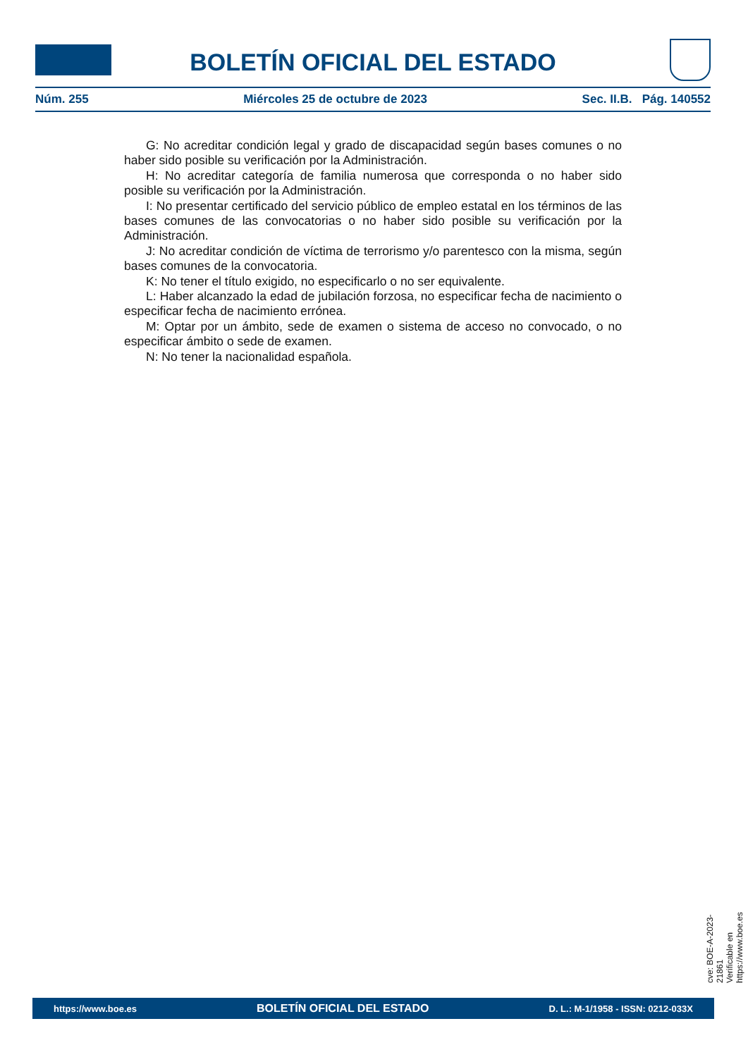BOLETÍN OFICIAL DEL ESTADO
Núm. 255 Miércoles 25 de octubre de 2023 Sec. II.B. Pág. 140552
G: No acreditar condición legal y grado de discapacidad según bases comunes o no haber sido posible su verificación por la Administración.
H: No acreditar categoría de familia numerosa que corresponda o no haber sido posible su verificación por la Administración.
I: No presentar certificado del servicio público de empleo estatal en los términos de las bases comunes de las convocatorias o no haber sido posible su verificación por la Administración.
J: No acreditar condición de víctima de terrorismo y/o parentesco con la misma, según bases comunes de la convocatoria.
K: No tener el título exigido, no especificarlo o no ser equivalente.
L: Haber alcanzado la edad de jubilación forzosa, no especificar fecha de nacimiento o especificar fecha de nacimiento errónea.
M: Optar por un ámbito, sede de examen o sistema de acceso no convocado, o no especificar ámbito o sede de examen.
N: No tener la nacionalidad española.
cve: BOE-A-2023-21861
Verificable en https://www.boe.es
https://www.boe.es BOLETÍN OFICIAL DEL ESTADO D. L.: M-1/1958 - ISSN: 0212-033X